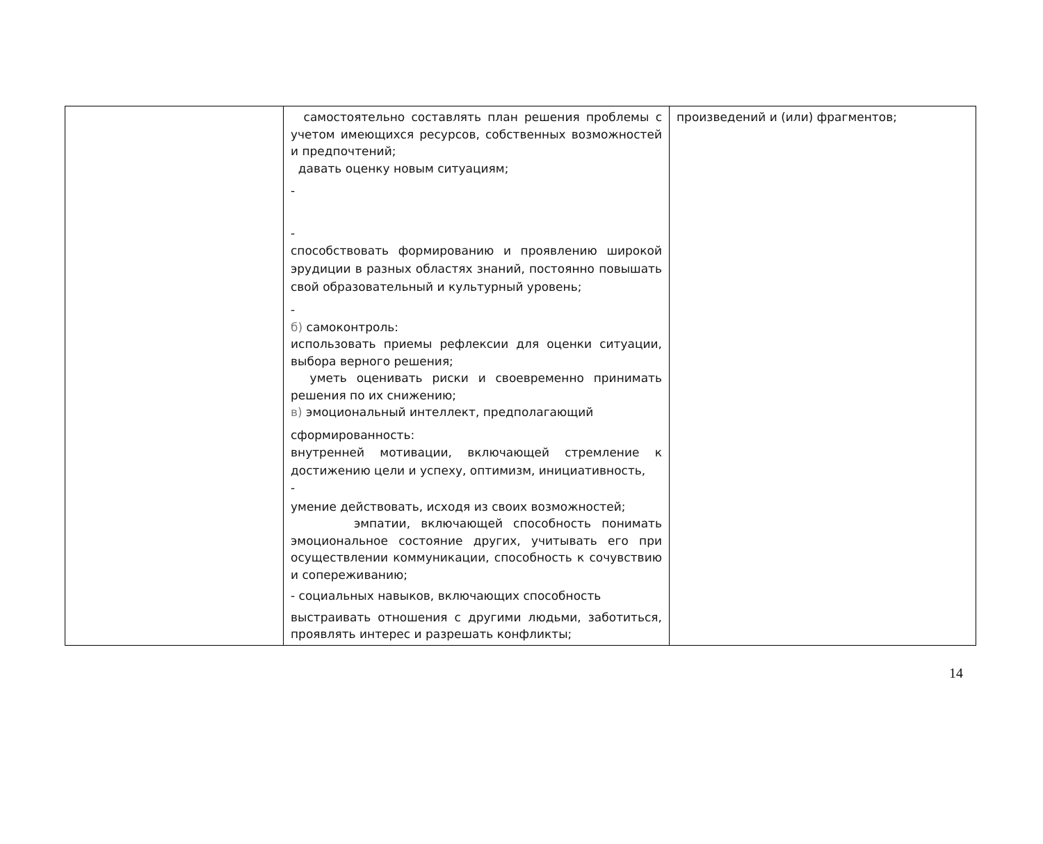| | самостоятельно составлять план решения проблемы с учетом имеющихся ресурсов, собственных возможностей и предпочтений; давать оценку новым ситуациям; - - способствовать формированию и проявлению широкой эрудиции в разных областях знаний, постоянно повышать свой образовательный и культурный уровень; - б) самоконтроль: использовать приемы рефлексии для оценки ситуации, выбора верного решения; уметь оценивать риски и своевременно принимать решения по их снижению; в) эмоциональный интеллект, предполагающий сформированность: внутренней мотивации, включающей стремление к достижению цели и успеху, оптимизм, инициативность, - умение действовать, исходя из своих возможностей; эмпатии, включающей способность понимать эмоциональное состояние других, учитывать его при осуществлении коммуникации, способность к сочувствию и сопереживанию; - социальных навыков, включающих способность выстраивать отношения с другими людьми, заботиться, проявлять интерес и разрешать конфликты; | произведений и (или) фрагментов; |
14